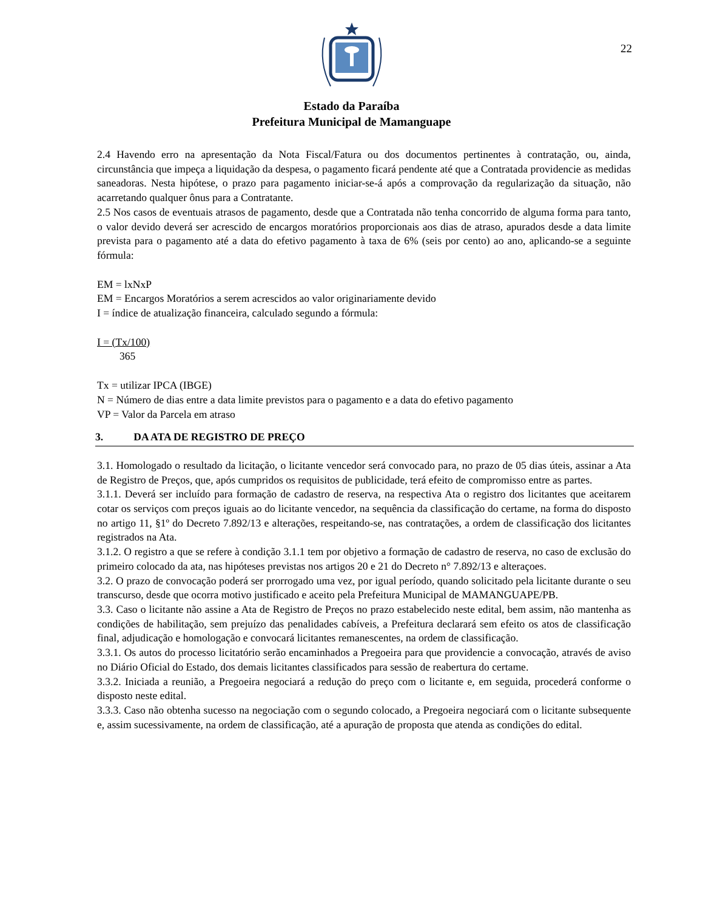22
Estado da Paraíba
Prefeitura Municipal de Mamanguape
2.4 Havendo erro na apresentação da Nota Fiscal/Fatura ou dos documentos pertinentes à contratação, ou, ainda, circunstância que impeça a liquidação da despesa, o pagamento ficará pendente até que a Contratada providencie as medidas saneadoras. Nesta hipótese, o prazo para pagamento iniciar-se-á após a comprovação da regularização da situação, não acarretando qualquer ônus para a Contratante.
2.5 Nos casos de eventuais atrasos de pagamento, desde que a Contratada não tenha concorrido de alguma forma para tanto, o valor devido deverá ser acrescido de encargos moratórios proporcionais aos dias de atraso, apurados desde a data limite prevista para o pagamento até a data do efetivo pagamento à taxa de 6% (seis por cento) ao ano, aplicando-se a seguinte fórmula:
EM = lxNxP
EM = Encargos Moratórios a serem acrescidos ao valor originariamente devido
I = índice de atualização financeira, calculado segundo a fórmula:
I = (Tx/100)
365
Tx = utilizar IPCA (IBGE)
N = Número de dias entre a data limite previstos para o pagamento e a data do efetivo pagamento
VP = Valor da Parcela em atraso
3. DA ATA DE REGISTRO DE PREÇO
3.1. Homologado o resultado da licitação, o licitante vencedor será convocado para, no prazo de 05 dias úteis, assinar a Ata de Registro de Preços, que, após cumpridos os requisitos de publicidade, terá efeito de compromisso entre as partes.
3.1.1. Deverá ser incluído para formação de cadastro de reserva, na respectiva Ata o registro dos licitantes que aceitarem cotar os serviços com preços iguais ao do licitante vencedor, na sequência da classificação do certame, na forma do disposto no artigo 11, §1º do Decreto 7.892/13 e alterações, respeitando-se, nas contratações, a ordem de classificação dos licitantes registrados na Ata.
3.1.2. O registro a que se refere à condição 3.1.1 tem por objetivo a formação de cadastro de reserva, no caso de exclusão do primeiro colocado da ata, nas hipóteses previstas nos artigos 20 e 21 do Decreto n° 7.892/13 e alteraçoes.
3.2. O prazo de convocação poderá ser prorrogado uma vez, por igual período, quando solicitado pela licitante durante o seu transcurso, desde que ocorra motivo justificado e aceito pela Prefeitura Municipal de MAMANGUAPE/PB.
3.3. Caso o licitante não assine a Ata de Registro de Preços no prazo estabelecido neste edital, bem assim, não mantenha as condições de habilitação, sem prejuízo das penalidades cabíveis, a Prefeitura declarará sem efeito os atos de classificação final, adjudicação e homologação e convocará licitantes remanescentes, na ordem de classificação.
3.3.1. Os autos do processo licitatório serão encaminhados a Pregoeira para que providencie a convocação, através de aviso no Diário Oficial do Estado, dos demais licitantes classificados para sessão de reabertura do certame.
3.3.2. Iniciada a reunião, a Pregoeira negociará a redução do preço com o licitante e, em seguida, procederá conforme o disposto neste edital.
3.3.3. Caso não obtenha sucesso na negociação com o segundo colocado, a Pregoeira negociará com o licitante subsequente e, assim sucessivamente, na ordem de classificação, até a apuração de proposta que atenda as condições do edital.